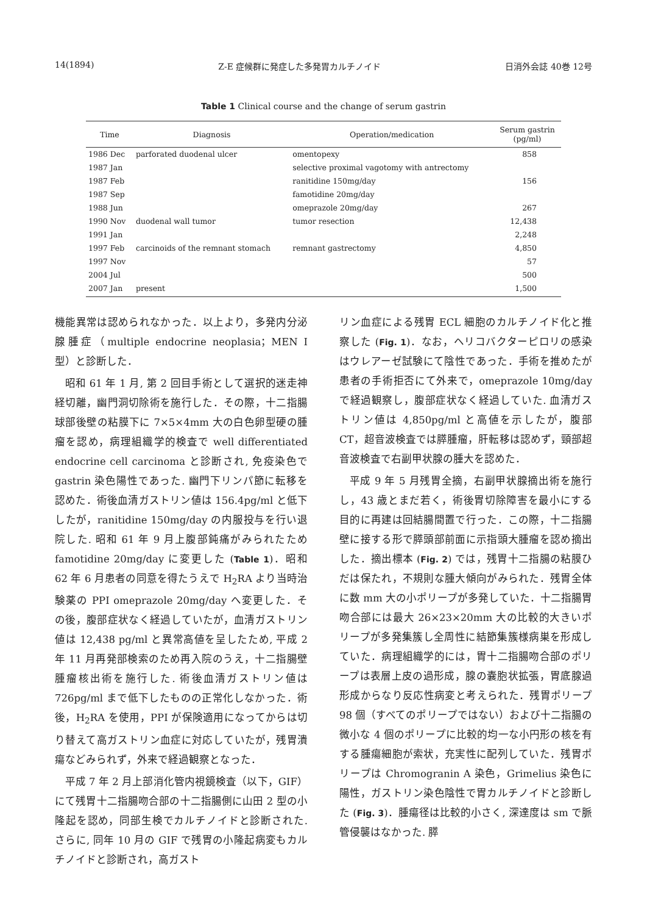14(1894) Z-E 症候群に発症した多発胃カルチノイド 日消外会誌 40巻 12号
Table 1 Clinical course and the change of serum gastrin
| Time | Diagnosis | Operation/medication | Serum gastrin (pg/ml) |
| --- | --- | --- | --- |
| 1986 Dec | parforated duodenal ulcer | omentopexy | 858 |
| 1987 Jan | | selective proximal vagotomy with antrectomy | |
| 1987 Feb | | ranitidine 150mg/day | 156 |
| 1987 Sep | | famotidine 20mg/day | |
| 1988 Jun | | omeprazole 20mg/day | 267 |
| 1990 Nov | duodenal wall tumor | tumor resection | 12,438 |
| 1991 Jan | | | 2,248 |
| 1997 Feb | carcinoids of the remnant stomach | remnant gastrectomy | 4,850 |
| 1997 Nov | | | 57 |
| 2004 Jul | | | 500 |
| 2007 Jan | present | | 1,500 |
機能異常は認められなかった．以上より，多発内分泌腺腫症（multiple endocrine neoplasia；MEN I 型）と診断した．
昭和 61 年 1 月, 第 2 回目手術として選択的迷走神経切離，幽門洞切除術を施行した．その際，十二指腸球部後壁の粘膜下に 7×5×4mm 大の白色卵型硬の腫瘤を認め，病理組織学的検査で well differentiated endocrine cell carcinoma と診断され, 免疫染色で gastrin 染色陽性であった. 幽門下リンパ節に転移を認めた．術後血清ガストリン値は 156.4pg/ml と低下したが，ranitidine 150mg/day の内服投与を行い退院した. 昭和 61 年 9 月上腹部鈍痛がみられたため famotidine 20mg/day に変更した (Table 1)．昭和 62 年 6 月患者の同意を得たうえで H<sub>2</sub>RA より当時治験薬の PPI omeprazole 20mg/day へ変更した．その後，腹部症状なく経過していたが，血清ガストリン値は 12,438 pg/ml と異常高値を呈したため, 平成 2 年 11 月再発部検索のため再入院のうえ，十二指腸壁腫瘤核出術を施行した. 術後血清ガストリン値は 726pg/ml まで低下したものの正常化しなかった．術後，H<sub>2</sub>RA を使用，PPI が保険適用になってからは切り替えて高ガストリン血症に対応していたが，残胃潰瘍などみられず，外来で経過観察となった．
平成 7 年 2 月上部消化管内視鏡検査（以下，GIF）にて残胃十二指腸吻合部の十二指腸側に山田 2 型の小隆起を認め，同部生検でカルチノイドと診断された. さらに, 同年 10 月の GIF で残胃の小隆起病変もカルチノイドと診断され，高ガスト
リン血症による残胃 ECL 細胞のカルチノイド化と推察した (Fig. 1)．なお，ヘリコバクターピロリの感染はウレアーゼ試験にて陰性であった．手術を推めたが患者の手術拒否にて外来で，omeprazole 10mg/day で経過観察し，腹部症状なく経過していた. 血清ガストリン値は 4,850pg/ml と高値を示したが，腹部 CT，超音波検査では膵腫瘤，肝転移は認めず，頸部超音波検査で右副甲状腺の腫大を認めた．
平成 9 年 5 月残胃全摘，右副甲状腺摘出術を施行し，43 歳とまだ若く，術後胃切除障害を最小にする目的に再建は回結腸間置で行った．この際，十二指腸壁に接する形で膵頭部前面に示指頭大腫瘤を認め摘出した．摘出標本 (Fig. 2) では，残胃十二指腸の粘膜ひだは保たれ，不規則な腫大傾向がみられた．残胃全体に数 mm 大の小ポリープが多発していた．十二指腸胃吻合部には最大 26×23×20mm 大の比較的大きいポリープが多発集簇し全周性に結節集簇様病巣を形成していた．病理組織学的には，胃十二指腸吻合部のポリープは表層上皮の過形成，腺の嚢胞状拡張，胃底腺過形成からなり反応性病変と考えられた．残胃ポリープ 98 個（すべてのポリープではない）および十二指腸の微小な 4 個のポリープに比較的均一な小円形の核を有する腫瘍細胞が索状，充実性に配列していた．残胃ポリープは Chromogranin A 染色，Grimelius 染色に陽性，ガストリン染色陰性で胃カルチノイドと診断した (Fig. 3)．腫瘍径は比較的小さく, 深達度は sm で脈管侵襲はなかった. 膵